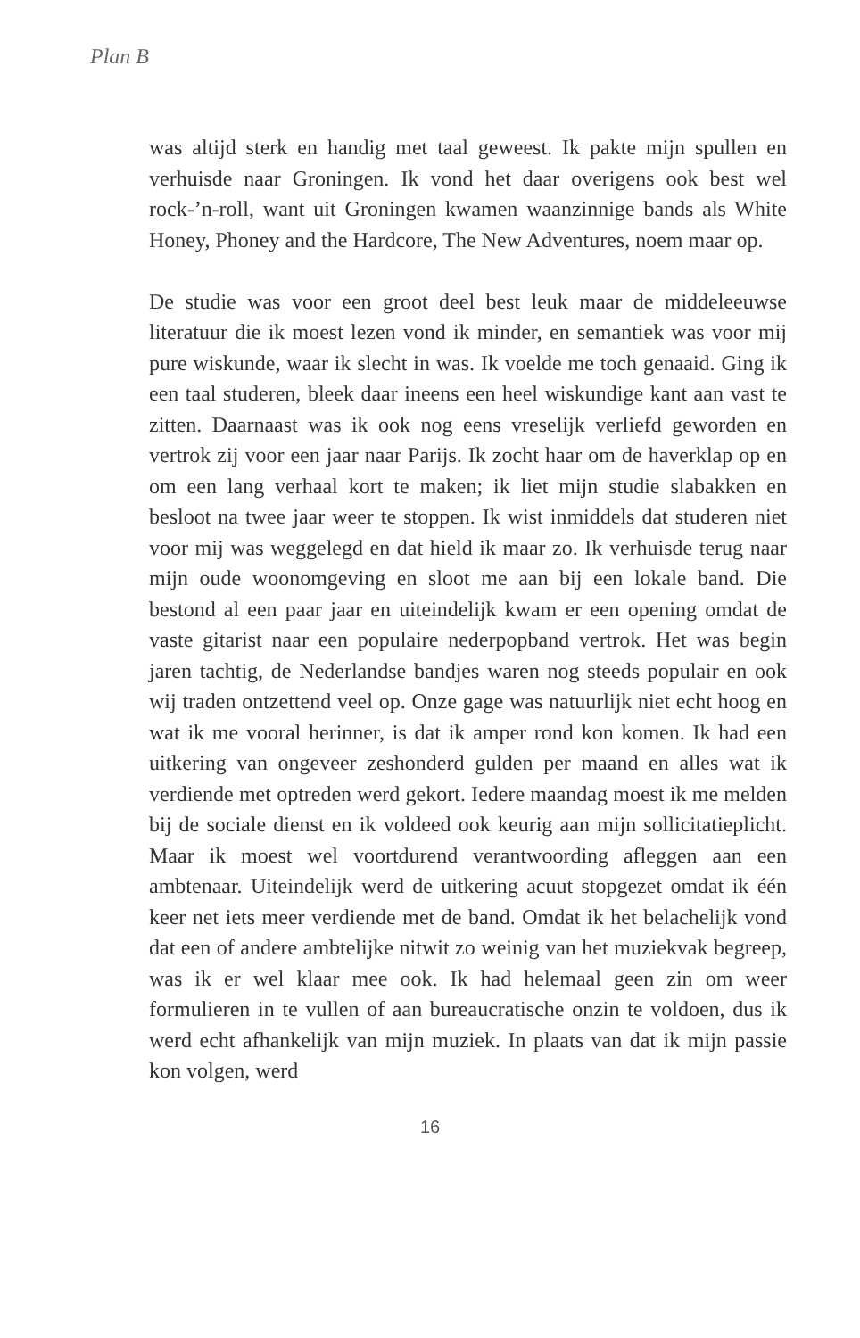Plan B
was altijd sterk en handig met taal geweest. Ik pakte mijn spullen en verhuisde naar Groningen. Ik vond het daar overigens ook best wel rock-’n-roll, want uit Groningen kwamen waanzinnige bands als White Honey, Phoney and the Hardcore, The New Adventures, noem maar op.
De studie was voor een groot deel best leuk maar de middeleeuwse literatuur die ik moest lezen vond ik minder, en semantiek was voor mij pure wiskunde, waar ik slecht in was. Ik voelde me toch genaaid. Ging ik een taal studeren, bleek daar ineens een heel wiskundige kant aan vast te zitten. Daarnaast was ik ook nog eens vreselijk verliefd geworden en vertrok zij voor een jaar naar Parijs. Ik zocht haar om de haverklap op en om een lang verhaal kort te maken; ik liet mijn studie slabakken en besloot na twee jaar weer te stoppen. Ik wist inmiddels dat studeren niet voor mij was weggelegd en dat hield ik maar zo. Ik verhuisde terug naar mijn oude woonomgeving en sloot me aan bij een lokale band. Die bestond al een paar jaar en uiteindelijk kwam er een opening omdat de vaste gitarist naar een populaire nederpopband vertrok. Het was begin jaren tachtig, de Nederlandse bandjes waren nog steeds populair en ook wij traden ontzettend veel op. Onze gage was natuurlijk niet echt hoog en wat ik me vooral herinner, is dat ik amper rond kon komen. Ik had een uitkering van ongeveer zeshonderd gulden per maand en alles wat ik verdiende met optreden werd gekort. Iedere maandag moest ik me melden bij de sociale dienst en ik voldeed ook keurig aan mijn sollicitatieplicht. Maar ik moest wel voortdurend verantwoording afleggen aan een ambtenaar. Uiteindelijk werd de uitkering acuut stopgezet omdat ik één keer net iets meer verdiende met de band. Omdat ik het belachelijk vond dat een of andere ambtelijke nitwit zo weinig van het muziekvak begreep, was ik er wel klaar mee ook. Ik had helemaal geen zin om weer formulieren in te vullen of aan bureaucratische onzin te voldoen, dus ik werd echt afhankelijk van mijn muziek. In plaats van dat ik mijn passie kon volgen, werd
16